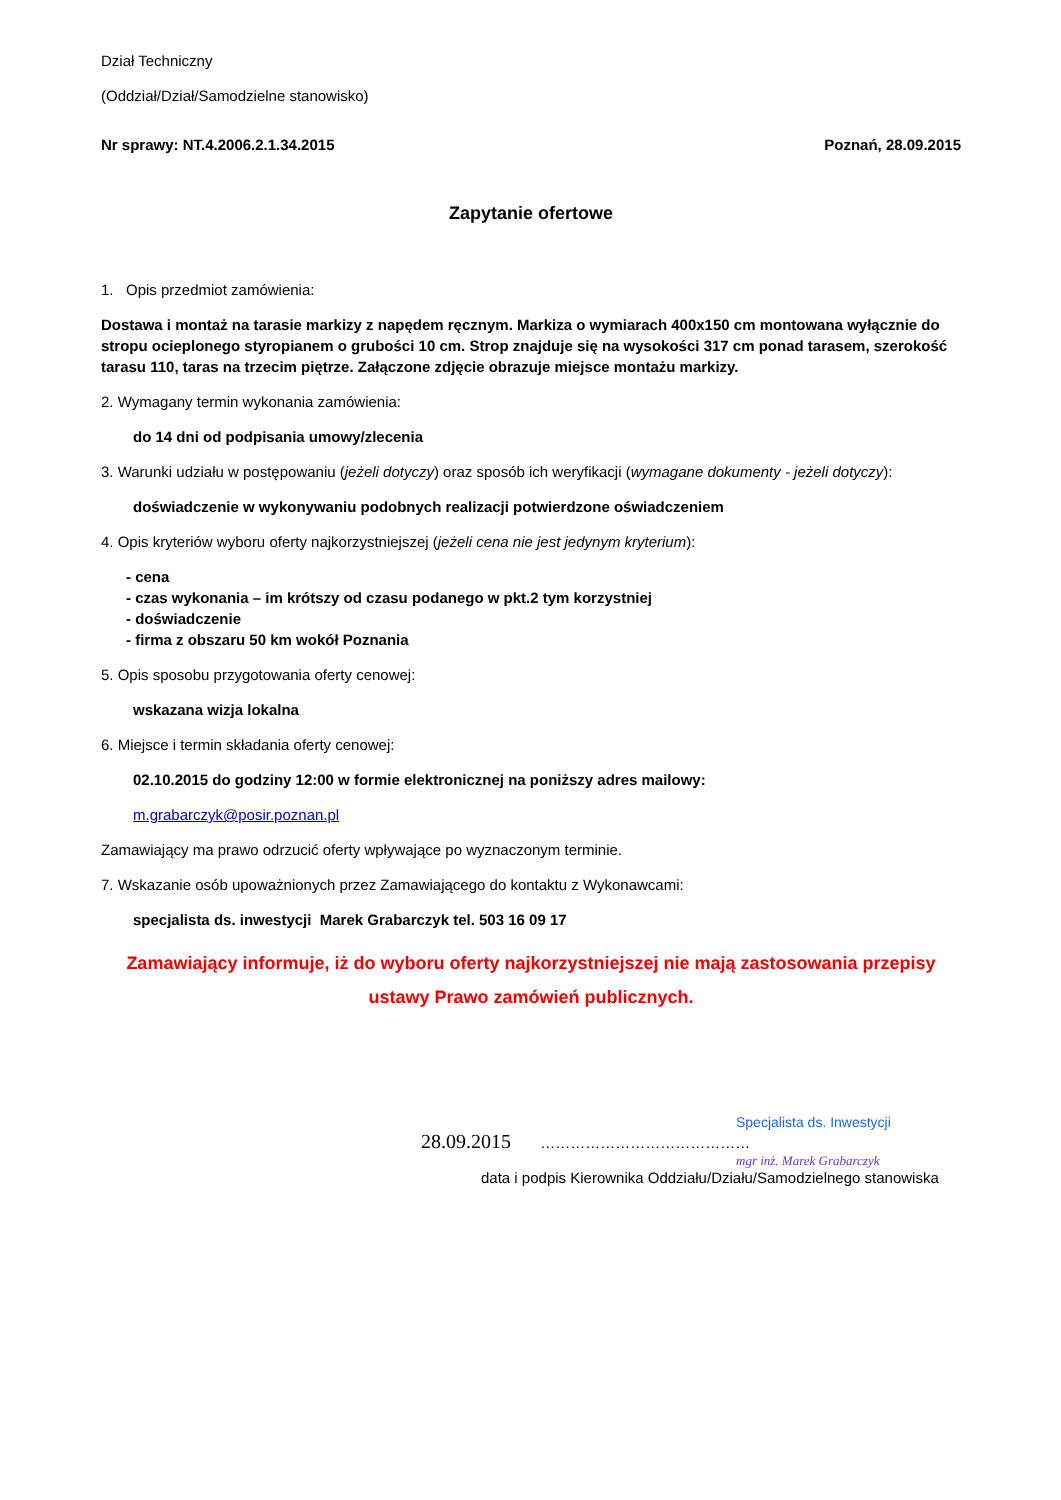Dział Techniczny
(Oddział/Dział/Samodzielne stanowisko)
Nr sprawy: NT.4.2006.2.1.34.2015 Poznań, 28.09.2015
Zapytanie ofertowe
1. Opis przedmiot zamówienia:
Dostawa i montaż na tarasie markizy z napędem ręcznym. Markiza o wymiarach 400x150 cm montowana wyłącznie do stropu ocieplonego styropianem o grubości 10 cm. Strop znajduje się na wysokości 317 cm ponad tarasem, szerokość tarasu 110, taras na trzecim piętrze. Załączone zdjęcie obrazuje miejsce montażu markizy.
2. Wymagany termin wykonania zamówienia:
do 14 dni od podpisania umowy/zlecenia
3. Warunki udziału w postępowaniu (jeżeli dotyczy) oraz sposób ich weryfikacji (wymagane dokumenty - jeżeli dotyczy):
doświadczenie w wykonywaniu podobnych realizacji potwierdzone oświadczeniem
4. Opis kryteriów wyboru oferty najkorzystniejszej (jeżeli cena nie jest jedynym kryterium):
- cena
- czas wykonania – im krótszy od czasu podanego w pkt.2 tym korzystniej
- doświadczenie
- firma z obszaru 50 km wokół Poznania
5. Opis sposobu przygotowania oferty cenowej:
wskazana wizja lokalna
6. Miejsce i termin składania oferty cenowej:
02.10.2015 do godziny 12:00 w formie elektronicznej na poniższy adres mailowy:
m.grabarczyk@posir.poznan.pl
Zamawiający ma prawo odrzucić oferty wpływające po wyznaczonym terminie.
7. Wskazanie osób upoważnionych przez Zamawiającego do kontaktu z Wykonawcami:
specjalista ds. inwestycji Marek Grabarczyk tel. 503 16 09 17
Zamawiający informuje, iż do wyboru oferty najkorzystniejszej nie mają zastosowania przepisy
ustawy Prawo zamówień publicznych.
Specjalista ds. Inwestycji
28.09.2015 ……………………………………
mgr inż. Marek Grabarczyk
data i podpis Kierownika Oddziału/Działu/Samodzielnego stanowiska